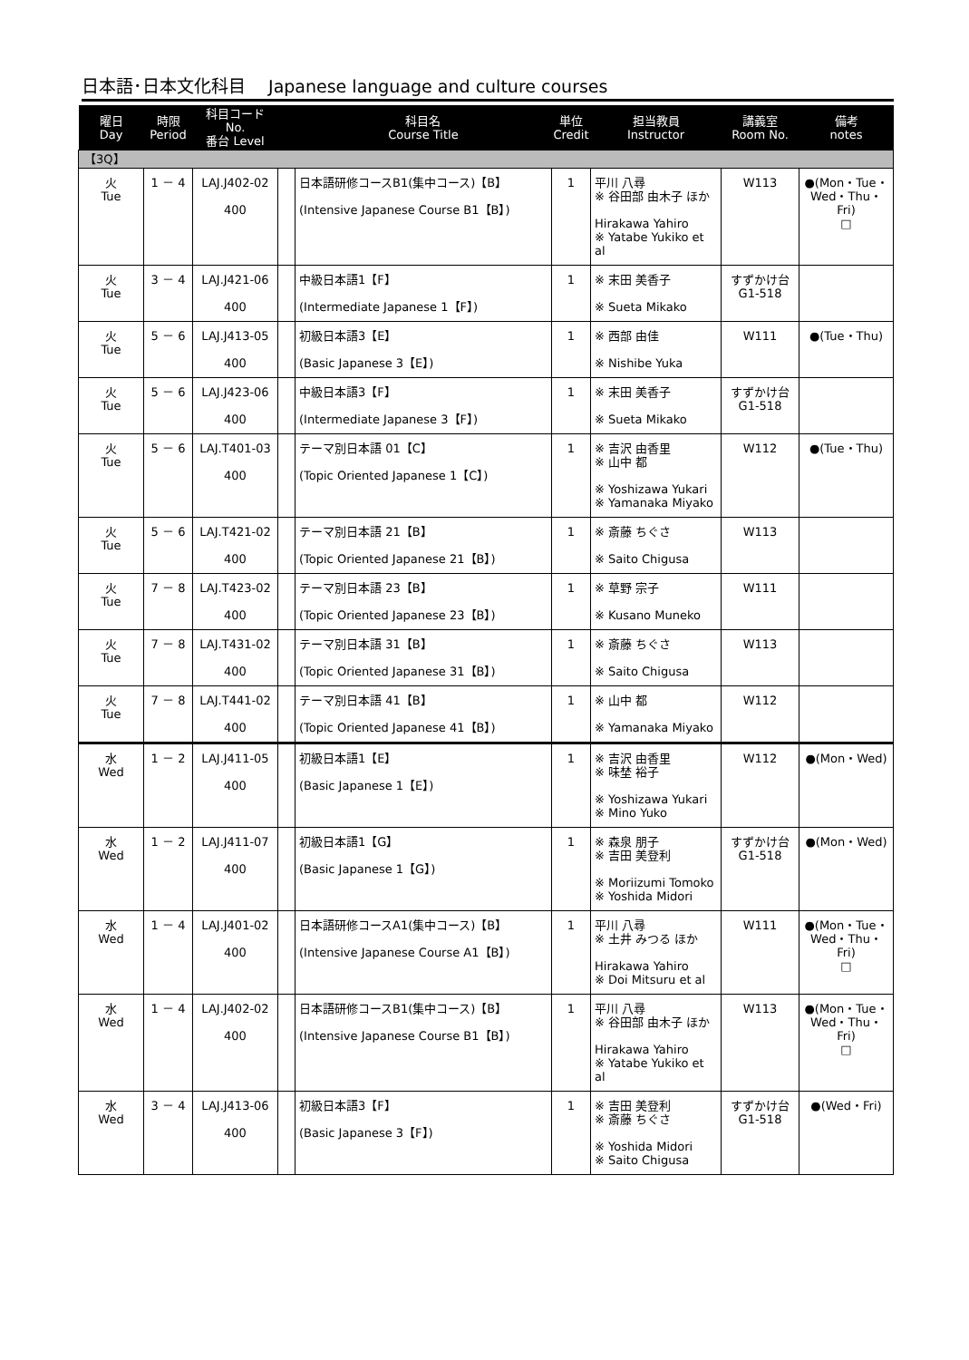日本語･日本文化科目　 Japanese language and culture courses
| 曜日 Day | 時限 Period | 科目コード No. 番台 Level | | 科目名 Course Title | 単位 Credit | 担当教員 Instructor | 講義室 Room No. | 備考 notes |
| --- | --- | --- | --- | --- | --- | --- | --- | --- |
| 【3Q】 | | | | | | | | |
| 火 Tue | 1 － 4 | LAJ.J402-02 400 | | 日本語研修コースB1(集中コース)【B】 (Intensive Japanese Course B1【B】) | 1 | 平川 八尋 ※ 谷田部 由木子 ほか Hirakawa Yahiro ※ Yatabe Yukiko et al | W113 | ●(Mon・Tue・Wed・Thu・Fri) □ |
| 火 Tue | 3 － 4 | LAJ.J421-06 400 | | 中級日本語1【F】 (Intermediate Japanese 1【F】) | 1 | ※ 末田 美香子 ※ Sueta Mikako | すずかけ台 G1-518 | |
| 火 Tue | 5 － 6 | LAJ.J413-05 400 | | 初級日本語3【E】 (Basic Japanese 3【E】) | 1 | ※ 西部 由佳 ※ Nishibe Yuka | W111 | ●(Tue・Thu) |
| 火 Tue | 5 － 6 | LAJ.J423-06 400 | | 中級日本語3【F】 (Intermediate Japanese 3【F】) | 1 | ※ 末田 美香子 ※ Sueta Mikako | すずかけ台 G1-518 | |
| 火 Tue | 5 － 6 | LAJ.T401-03 400 | | テーマ別日本語 01【C】 (Topic Oriented Japanese 1【C】) | 1 | ※ 吉沢 由香里 ※ 山中 都 ※ Yoshizawa Yukari ※ Yamanaka Miyako | W112 | ●(Tue・Thu) |
| 火 Tue | 5 － 6 | LAJ.T421-02 400 | | テーマ別日本語 21【B】 (Topic Oriented Japanese 21【B】) | 1 | ※ 斎藤 ちぐさ ※ Saito Chigusa | W113 | |
| 火 Tue | 7 － 8 | LAJ.T423-02 400 | | テーマ別日本語 23【B】 (Topic Oriented Japanese 23【B】) | 1 | ※ 草野 宗子 ※ Kusano Muneko | W111 | |
| 火 Tue | 7 － 8 | LAJ.T431-02 400 | | テーマ別日本語 31【B】 (Topic Oriented Japanese 31【B】) | 1 | ※ 斎藤 ちぐさ ※ Saito Chigusa | W113 | |
| 火 Tue | 7 － 8 | LAJ.T441-02 400 | | テーマ別日本語 41【B】 (Topic Oriented Japanese 41【B】) | 1 | ※ 山中 都 ※ Yamanaka Miyako | W112 | |
| 水 Wed | 1 － 2 | LAJ.J411-05 400 | | 初級日本語1【E】 (Basic Japanese 1【E】) | 1 | ※ 吉沢 由香里 ※ 味埜 裕子 ※ Yoshizawa Yukari ※ Mino Yuko | W112 | ●(Mon・Wed) |
| 水 Wed | 1 － 2 | LAJ.J411-07 400 | | 初級日本語1【G】 (Basic Japanese 1【G】) | 1 | ※ 森泉 朋子 ※ 吉田 美登利 ※ Moriizumi Tomoko ※ Yoshida Midori | すずかけ台 G1-518 | ●(Mon・Wed) |
| 水 Wed | 1 － 4 | LAJ.J401-02 400 | | 日本語研修コースA1(集中コース)【B】 (Intensive Japanese Course A1【B】) | 1 | 平川 八尋 ※ 土井 みつる ほか Hirakawa Yahiro ※ Doi Mitsuru et al | W111 | ●(Mon・Tue・Wed・Thu・Fri) □ |
| 水 Wed | 1 － 4 | LAJ.J402-02 400 | | 日本語研修コースB1(集中コース)【B】 (Intensive Japanese Course B1【B】) | 1 | 平川 八尋 ※ 谷田部 由木子 ほか Hirakawa Yahiro ※ Yatabe Yukiko et al | W113 | ●(Mon・Tue・Wed・Thu・Fri) □ |
| 水 Wed | 3 － 4 | LAJ.J413-06 400 | | 初級日本語3【F】 (Basic Japanese 3【F】) | 1 | ※ 吉田 美登利 ※ 斎藤 ちぐさ ※ Yoshida Midori ※ Saito Chigusa | すずかけ台 G1-518 | ●(Wed・Fri) |